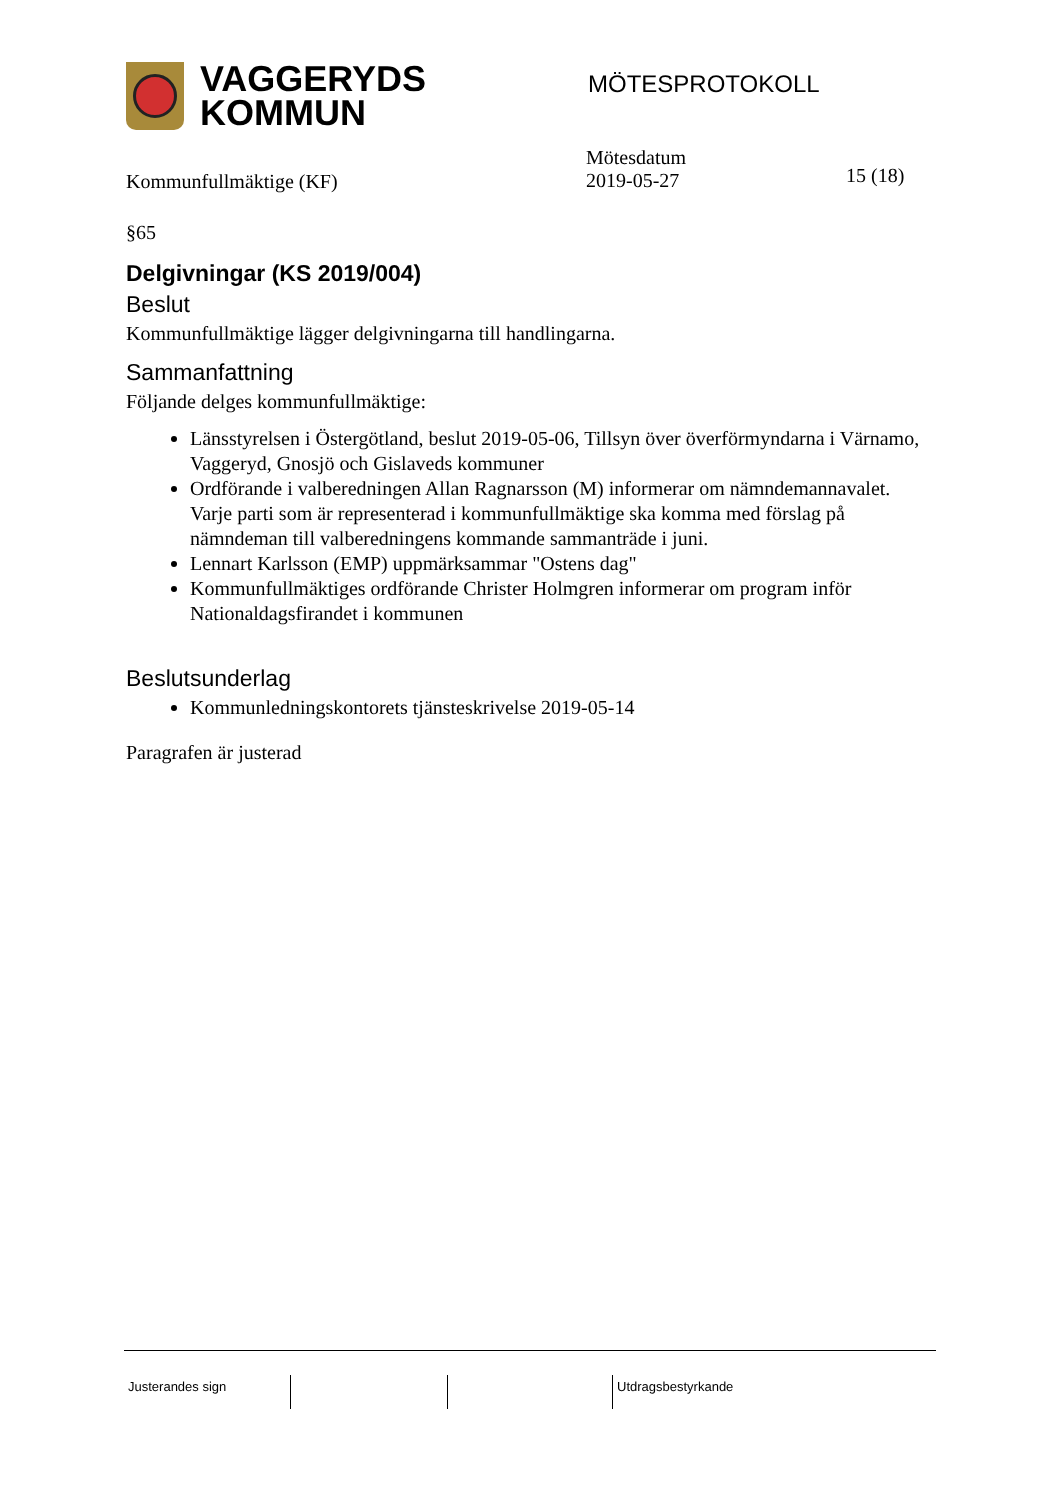VAGGERYDS
KOMMUN
MÖTESPROTOKOLL
Kommunfullmäktige (KF)
Mötesdatum
2019-05-27
15 (18)
§65
Delgivningar (KS 2019/004)
Beslut
Kommunfullmäktige lägger delgivningarna till handlingarna.
Sammanfattning
Följande delges kommunfullmäktige:
Länsstyrelsen i Östergötland, beslut 2019-05-06, Tillsyn över överförmyndarna i Värnamo, Vaggeryd, Gnosjö och Gislaveds kommuner
Ordförande i valberedningen Allan Ragnarsson (M) informerar om nämndemannavalet. Varje parti som är representerad i kommunfullmäktige ska komma med förslag på nämndeman till valberedningens kommande sammanträde i juni.
Lennart Karlsson (EMP) uppmärksammar "Ostens dag"
Kommunfullmäktiges ordförande Christer Holmgren informerar om program inför Nationaldagsfirandet i kommunen
Beslutsunderlag
Kommunledningskontorets tjänsteskrivelse 2019-05-14
Paragrafen är justerad
Justerandes sign Utdragsbestyrkande